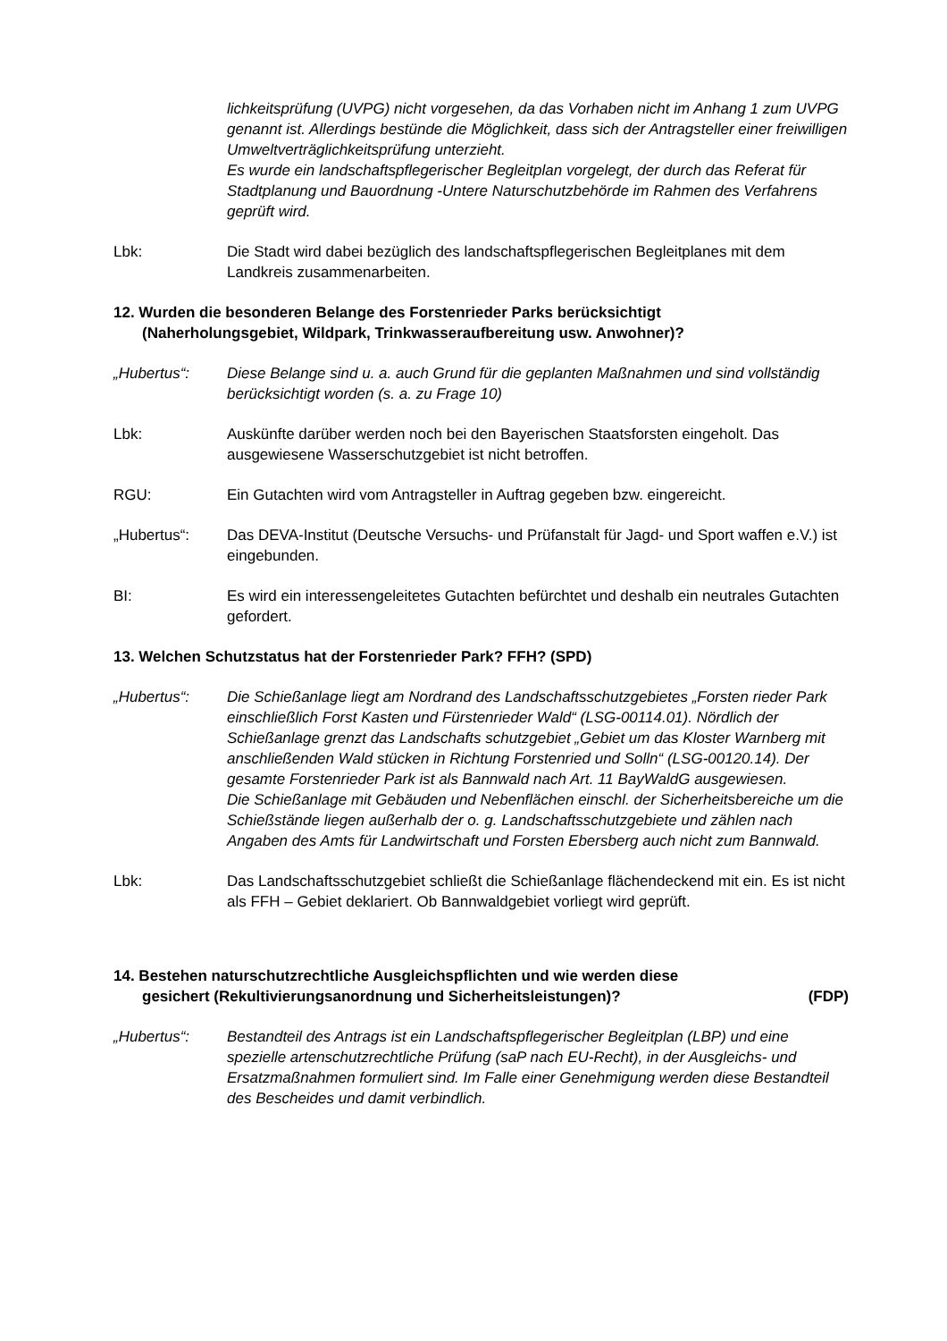lichkeitsprüfung (UVPG) nicht vorgesehen, da das Vorhaben nicht im Anhang 1 zum UVPG genannt ist. Allerdings bestünde die Möglichkeit, dass sich der Antragsteller einer freiwilligen Umweltverträglichkeitsprüfung unterzieht.
Es wurde ein landschaftspflegerischer Begleitplan vorgelegt, der durch das Referat für Stadtplanung und Bauordnung -Untere Naturschutzbehörde im Rahmen des Verfahrens geprüft wird.
Lbk: Die Stadt wird dabei bezüglich des landschaftspflegerischen Begleitplanes mit dem Landkreis zusammenarbeiten.
12. Wurden die besonderen Belange des Forstenrieder Parks berücksichtigt
(Naherholungsgebiet, Wildpark, Trinkwasseraufbereitung usw. Anwohner)?
„Hubertus“: Diese Belange sind u. a. auch Grund für die geplanten Maßnahmen und sind vollständig berücksichtigt worden (s. a. zu Frage 10)
Lbk: Auskünfte darüber werden noch bei den Bayerischen Staatsforsten eingeholt. Das ausgewiesene Wasserschutzgebiet ist nicht betroffen.
RGU: Ein Gutachten wird vom Antragsteller in Auftrag gegeben bzw. eingereicht.
„Hubertus“: Das DEVA-Institut (Deutsche Versuchs- und Prüfanstalt für Jagd- und Sport waffen e.V.) ist eingebunden.
BI: Es wird ein interessengeleitetes Gutachten befürchtet und deshalb ein neutrales Gutachten gefordert.
13. Welchen Schutzstatus hat der Forstenrieder Park? FFH? (SPD)
„Hubertus“: Die Schießanlage liegt am Nordrand des Landschaftsschutzgebietes „Forsten rieder Park einschließlich Forst Kasten und Fürstenrieder Wald“ (LSG-00114.01). Nördlich der Schießanlage grenzt das Landschafts schutzgebiet „Gebiet um das Kloster Warnberg mit anschließenden Wald stücken in Richtung Forstenried und Solln“ (LSG-00120.14). Der gesamte Forstenrieder Park ist als Bannwald nach Art. 11 BayWaldG ausgewiesen.
Die Schießanlage mit Gebäuden und Nebenflächen einschl. der Sicherheitsbereiche um die Schießstände liegen außerhalb der o. g. Landschaftsschutzgebiete und zählen nach Angaben des Amts für Landwirtschaft und Forsten Ebersberg auch nicht zum Bannwald.
Lbk: Das Landschaftsschutzgebiet schließt die Schießanlage flächendeckend mit ein. Es ist nicht als FFH – Gebiet deklariert. Ob Bannwaldgebiet vorliegt wird geprüft.
14. Bestehen naturschutzrechtliche Ausgleichspflichten und wie werden diese
gesichert (Rekultivierungsanordnung und Sicherheitsleistungen)? (FDP)
„Hubertus“: Bestandteil des Antrags ist ein Landschaftspflegerischer Begleitplan (LBP) und eine spezielle artenschutzrechtliche Prüfung (saP nach EU-Recht), in der Ausgleichs- und Ersatzmaßnahmen formuliert sind. Im Falle einer Genehmigung werden diese Bestandteil des Bescheides und damit verbindlich.